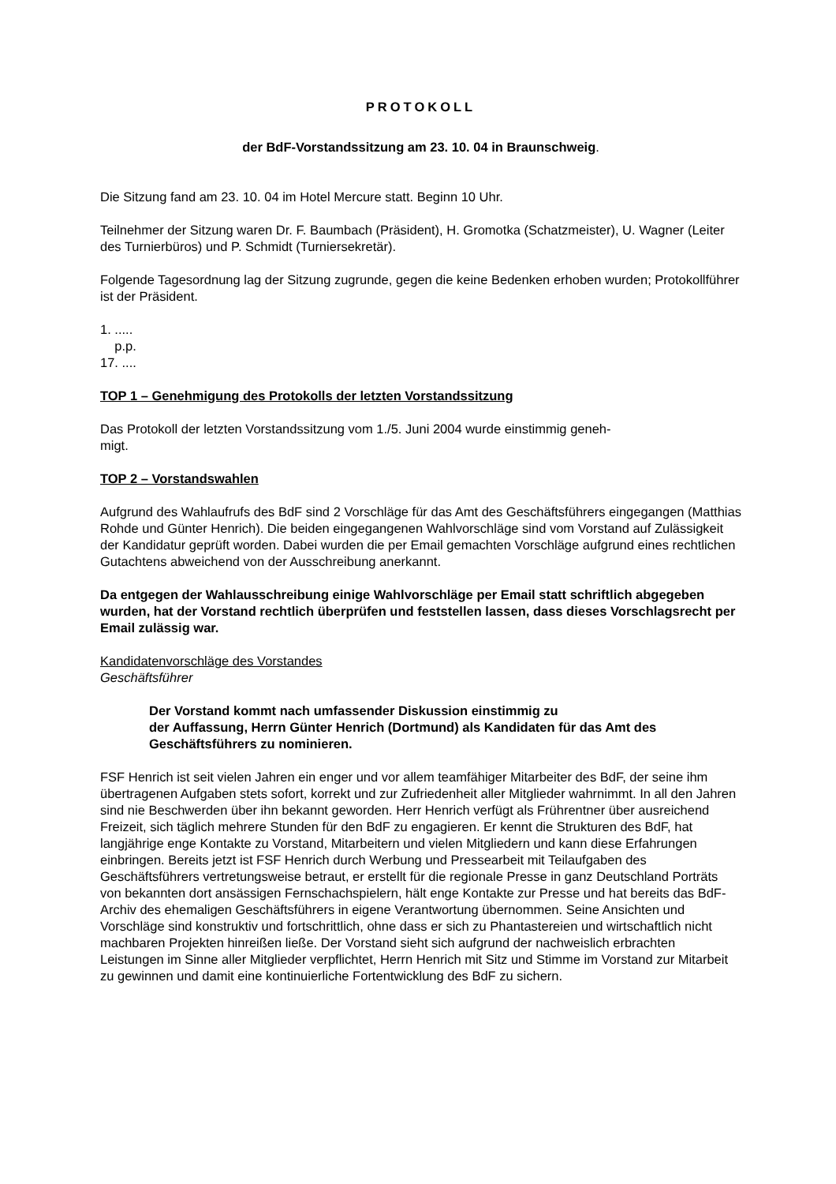PROTOKOLL
der BdF-Vorstandssitzung am 23. 10. 04 in Braunschweig.
Die Sitzung fand am 23. 10. 04 im Hotel Mercure statt. Beginn 10 Uhr.
Teilnehmer der Sitzung waren Dr. F. Baumbach (Präsident), H. Gromotka (Schatzmeister), U. Wagner (Leiter des Turnierbüros) und P. Schmidt (Turniersekretär).
Folgende Tagesordnung lag der Sitzung zugrunde, gegen die keine Bedenken erhoben wurden; Protokollführer ist der Präsident.
1. .....
p.p.
17. ....
TOP 1 – Genehmigung des Protokolls der letzten Vorstandssitzung
Das Protokoll der letzten Vorstandssitzung vom 1./5. Juni 2004 wurde einstimmig geneh-
migt.
TOP 2 – Vorstandswahlen
Aufgrund des Wahlaufrufs des BdF sind 2 Vorschläge für das Amt des Geschäftsführers eingegangen (Matthias Rohde und Günter Henrich). Die beiden eingegangenen Wahlvorschläge sind vom Vorstand auf Zulässigkeit der Kandidatur geprüft worden. Dabei wurden die per Email gemachten Vorschläge aufgrund eines rechtlichen Gutachtens abweichend von der Ausschreibung anerkannt.
Da entgegen der Wahlausschreibung einige Wahlvorschläge per Email statt schriftlich abgegeben wurden, hat der Vorstand rechtlich überprüfen und feststellen lassen, dass dieses Vorschlagsrecht per Email zulässig war.
Kandidatenvorschläge des Vorstandes
Geschäftsführer
Der Vorstand kommt nach umfassender Diskussion einstimmig zu
der Auffassung, Herrn Günter Henrich (Dortmund) als Kandidaten für das Amt des Geschäftsführers zu nominieren.
FSF Henrich ist seit vielen Jahren ein enger und vor allem teamfähiger Mitarbeiter des BdF, der seine ihm übertragenen Aufgaben stets sofort, korrekt und zur Zufriedenheit aller Mitglieder wahrnimmt. In all den Jahren sind nie Beschwerden über ihn bekannt geworden. Herr Henrich verfügt als Frührentner über ausreichend Freizeit, sich täglich mehrere Stunden für den BdF zu engagieren. Er kennt die Strukturen des BdF, hat langjährige enge Kontakte zu Vorstand, Mitarbeitern und vielen Mitgliedern und kann diese Erfahrungen einbringen. Bereits jetzt ist FSF Henrich durch Werbung und Pressearbeit mit Teilaufgaben des Geschäftsführers vertretungsweise betraut, er erstellt für die regionale Presse in ganz Deutschland Porträts von bekannten dort ansässigen Fernschachspielern, hält enge Kontakte zur Presse und hat bereits das BdF-Archiv des ehemaligen Geschäftsführers in eigene Verantwortung übernommen. Seine Ansichten und Vorschläge sind konstruktiv und fortschrittlich, ohne dass er sich zu Phantastereien und wirtschaftlich nicht machbaren Projekten hinreißen ließe. Der Vorstand sieht sich aufgrund der nachweislich erbrachten Leistungen im Sinne aller Mitglieder verpflichtet, Herrn Henrich mit Sitz und Stimme im Vorstand zur Mitarbeit zu gewinnen und damit eine kontinuierliche Fortentwicklung des BdF zu sichern.